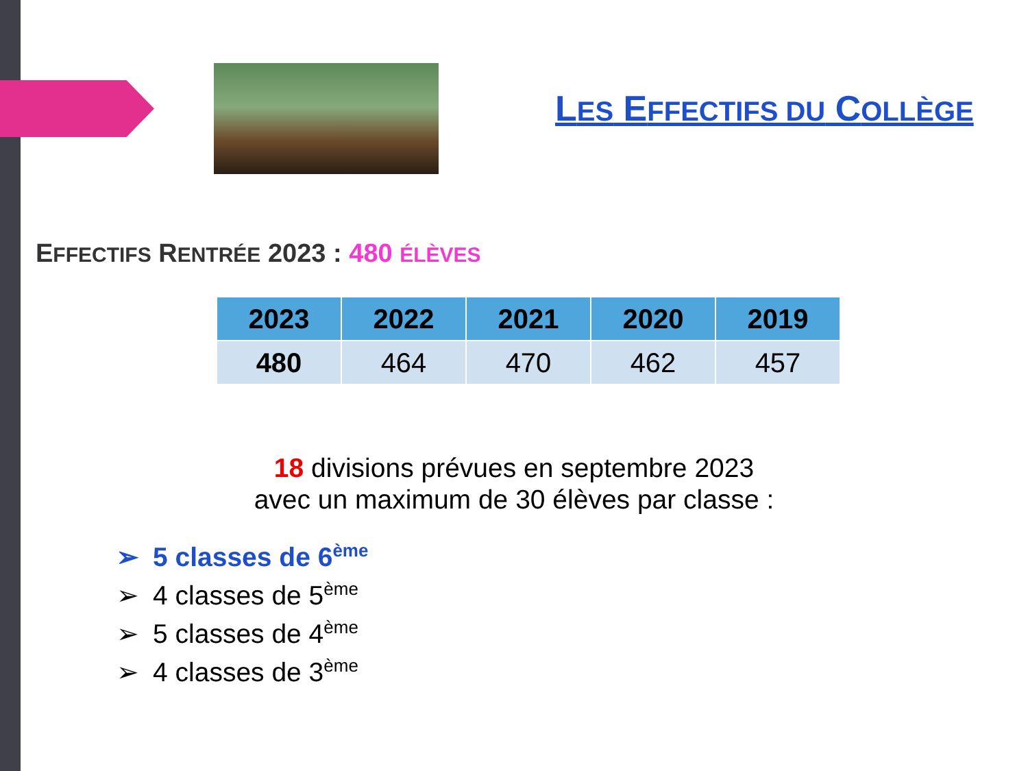LES EFFECTIFS DU COLLÈGE
EFFECTIFS RENTRÉE 2023 : 480 ÉLÈVES
| 2023 | 2022 | 2021 | 2020 | 2019 |
| --- | --- | --- | --- | --- |
| 480 | 464 | 470 | 462 | 457 |
18 divisions prévues en septembre 2023
avec un maximum de 30 élèves par classe :
➢ 5 classes de 6<sup>ème</sup>
➢ 4 classes de 5<sup>ème</sup>
➢ 5 classes de 4<sup>ème</sup>
➢ 4 classes de 3<sup>ème</sup>